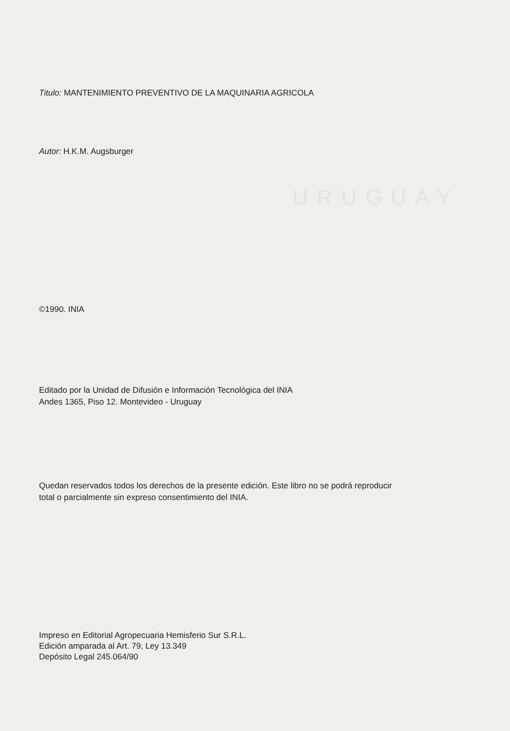URUGUAY
Titulo: MANTENIMIENTO PREVENTIVO DE LA MAQUINARIA AGRICOLA
Autor: H.K.M. Augsburger
©1990. INIA
Editado por la Unidad de Difusión e Información Tecnológica del INIA
Andes 1365, Piso 12. Montevideo - Uruguay
Quedan reservados todos los derechos de la presente edición. Este libro no se podrá reproducir
total o parcialmente sin expreso consentimiento del INIA.
Impreso en Editorial Agropecuaria Hemisferio Sur S.R.L.
Edición amparada al Art. 79, Ley 13.349
Depósito Legal 245.064/90